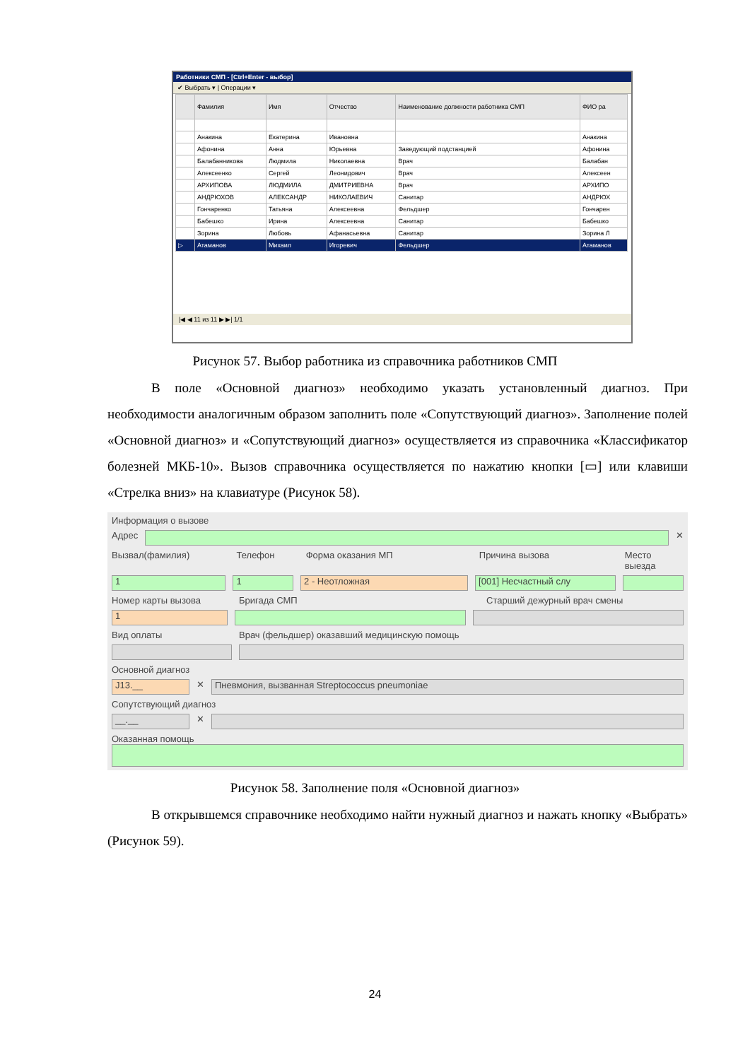Работники СМП - [Ctrl+Enter - выбор]
✔ Выбрать ▾ | Операции ▾
| | Фамилия | Имя | Отчество | Наименование должности работника СМП | ФИО ра |
| --- | --- | --- | --- | --- | --- |
| | Анакина | Екатерина | Ивановна | | Анакина |
| | Афонина | Анна | Юрьевна | Заведующий подстанцией | Афонина |
| | Балабанникова | Людмила | Николаевна | Врач | Балабан |
| | Алексеенко | Сергей | Леонидович | Врач | Алексеен |
| | АРХИПОВА | ЛЮДМИЛА | ДМИТРИЕВНА | Врач | АРХИПО |
| | АНДРЮХОВ | АЛЕКСАНДР | НИКОЛАЕВИЧ | Санитар | АНДРЮХ |
| | Гончаренко | Татьяна | Алексеевна | Фельдшер | Гончарен |
| | Бабешко | Ирина | Алексеевна | Санитар | Бабешко |
| | Зорина | Любовь | Афанасьевна | Санитар | Зорина Л |
| ▷ | Атаманов | Михаил | Игоревич | Фельдшер | Атаманов |
|◀ ◀ 11 из 11 ▶ ▶| 1/1
Рисунок 57. Выбор работника из справочника работников СМП
В поле «Основной диагноз» необходимо указать установленный диагноз. При необходимости аналогичным образом заполнить поле «Сопутствующий диагноз». Заполнение полей «Основной диагноз» и «Сопутствующий диагноз» осуществляется из справочника «Классификатор болезней МКБ-10». Вызов справочника осуществляется по нажатию кнопки [▭] или клавиши «Стрелка вниз» на клавиатуре (Рисунок 58).
Информация о вызове
Адрес ✕
Вызвал(фамилия) Телефон Форма оказания МП Причина вызова Место выезда
1 1 2 - Неотложная [001] Несчастный слу
Номер карты вызова Бригада СМП Старший дежурный врач смены
1
Вид оплаты Врач (фельдшер) оказавший медицинскую помощь
Основной диагноз
J13.__
✕
Пневмония, вызванная Streptococcus pneumoniae
Сопутствующий диагноз
__.__
✕
Оказанная помощь
Рисунок 58. Заполнение поля «Основной диагноз»
В открывшемся справочнике необходимо найти нужный диагноз и нажать кнопку «Выбрать» (Рисунок 59).
24